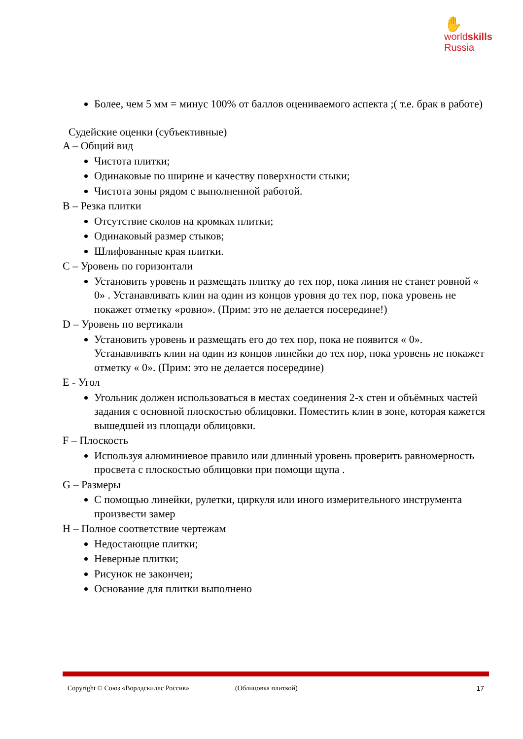✋
worldskills
Russia
Более, чем 5 мм = минус 100% от баллов оцениваемого аспекта ;( т.е. брак в работе)
Судейские оценки (субъективные)
A – Общий вид
Чистота плитки;
Одинаковые по ширине и качеству поверхности стыки;
Чистота зоны рядом с выполненной работой.
B – Резка плитки
Отсутствие сколов на кромках плитки;
Одинаковый размер стыков;
Шлифованные края плитки.
C – Уровень по горизонтали
Установить уровень и размещать плитку до тех пор, пока линия не станет ровной « 0» . Устанавливать клин на один из концов уровня до тех пор, пока уровень не покажет отметку «ровно». (Прим: это не делается посередине!)
D – Уровень по вертикали
Установить уровень и размещать его до тех пор, пока не появится « 0». Устанавливать клин на один из концов линейки до тех пор, пока уровень не покажет отметку « 0». (Прим: это не делается посередине)
E - Угол
Угольник должен использоваться в местах соединения 2-х стен и объёмных частей задания с основной плоскостью облицовки. Поместить клин в зоне, которая кажется вышедшей из площади облицовки.
F – Плоскость
Используя алюминиевое правило или длинный уровень проверить равномерность просвета с плоскостью облицовки при помощи щупа .
G – Размеры
С помощью линейки, рулетки, циркуля или иного измерительного инструмента произвести замер
H – Полное соответствие чертежам
Недостающие плитки;
Неверные плитки;
Рисунок не закончен;
Основание для плитки выполнено
Copyright © Союз «Ворлдскиллс Россия» (Облицовка плиткой) 17